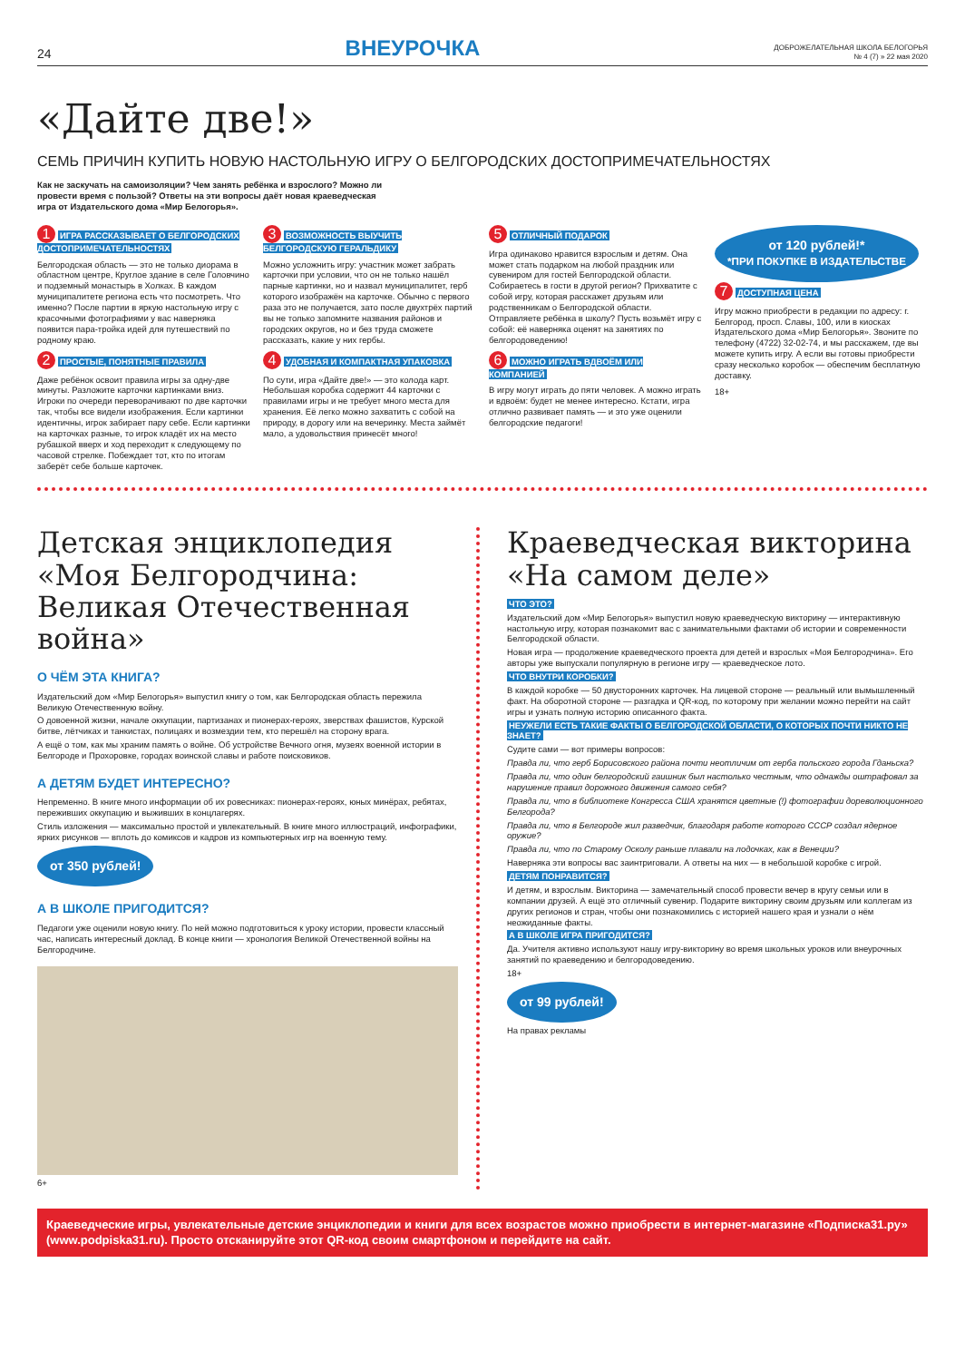24 ВНЕУРОЧКА
ДОБРОЖЕЛАТЕЛЬНАЯ ШКОЛА БЕЛОГОРЬЯ
№ 4 (7) » 22 мая 2020
«Дайте две!»
СЕМЬ ПРИЧИН КУПИТЬ НОВУЮ НАСТОЛЬНУЮ ИГРУ О БЕЛГОРОДСКИХ ДОСТОПРИМЕЧАТЕЛЬНОСТЯХ
Как не заскучать на самоизоляции? Чем занять ребёнка и взрослого? Можно ли провести время с пользой? Ответы на эти вопросы даёт новая краеведческая игра от Издательского дома «Мир Белогорья».
1 ИГРА РАССКАЗЫВАЕТ О БЕЛГОРОДСКИХ ДОСТОПРИМЕЧАТЕЛЬНОСТЯХ
Белгородская область — это не только диорама в областном центре, Круглое здание в селе Головчино и подземный монастырь в Холках. В каждом муниципалитете региона есть что посмотреть. Что именно? После партии в яркую настольную игру с красочными фотографиями у вас наверняка появится пара-тройка идей для путешествий по родному краю.
2 ПРОСТЫЕ, ПОНЯТНЫЕ ПРАВИЛА
Даже ребёнок освоит правила игры за одну-две минуты. Разложите карточки картинками вниз. Игроки по очереди переворачивают по две карточки так, чтобы все видели изображения. Если картинки идентичны, игрок забирает пару себе. Если картинки на карточках разные, то игрок кладёт их на место рубашкой вверх и ход переходит к следующему по часовой стрелке. Побеждает тот, кто по итогам заберёт себе больше карточек.
3 ВОЗМОЖНОСТЬ ВЫУЧИТЬ БЕЛГОРОДСКУЮ ГЕРАЛЬДИКУ
Можно усложнить игру: участник может забрать карточки при условии, что он не только нашёл парные картинки, но и назвал муниципалитет, герб которого изображён на карточке. Обычно с первого раза это не получается, зато после двухтрёх партий вы не только запомните названия районов и городских округов, но и без труда сможете рассказать, какие у них гербы.
4 УДОБНАЯ И КОМПАКТНАЯ УПАКОВКА
По сути, игра «Дайте две!» — это колода карт. Небольшая коробка содержит 44 карточки с правилами игры и не требует много места для хранения. Её легко можно захватить с собой на природу, в дорогу или на вечеринку. Места займёт мало, а удовольствия принесёт много!
5 ОТЛИЧНЫЙ ПОДАРОК
Игра одинаково нравится взрослым и детям. Она может стать подарком на любой праздник или сувениром для гостей Белгородской области. Собираетесь в гости в другой регион? Прихватите с собой игру, которая расскажет друзьям или родственникам о Белгородской области. Отправляете ребёнка в школу? Пусть возьмёт игру с собой: её наверняка оценят на занятиях по белгородоведению!
6 МОЖНО ИГРАТЬ ВДВОЁМ ИЛИ КОМПАНИЕЙ
В игру могут играть до пяти человек. А можно играть и вдвоём: будет не менее интересно. Кстати, игра отлично развивает память — и это уже оценили белгородские педагоги!
от 120 рублей!*
*ПРИ ПОКУПКЕ В ИЗДАТЕЛЬСТВЕ
7 ДОСТУПНАЯ ЦЕНА
Игру можно приобрести в редакции по адресу: г. Белгород, просп. Славы, 100, или в киосках Издательского дома «Мир Белогорья». Звоните по телефону (4722) 32-02-74, и мы расскажем, где вы можете купить игру. А если вы готовы приобрести сразу несколько коробок — обеспечим бесплатную доставку.
18+
Детская энциклопедия «Моя Белгородчина: Великая Отечественная война»
О ЧЁМ ЭТА КНИГА?
Издательский дом «Мир Белогорья» выпустил книгу о том, как Белгородская область пережила Великую Отечественную войну.
О довоенной жизни, начале оккупации, партизанах и пионерах-героях, зверствах фашистов, Курской битве, лётчиках и танкистах, полицаях и возмездии тем, кто перешёл на сторону врага.
А ещё о том, как мы храним память о войне. Об устройстве Вечного огня, музеях военной истории в Белгороде и Прохоровке, городах воинской славы и работе поисковиков.
А ДЕТЯМ БУДЕТ ИНТЕРЕСНО?
Непременно. В книге много информации об их ровесниках: пионерах-героях, юных минёрах, ребятах, переживших оккупацию и выживших в концлагерях.
Стиль изложения — максимально простой и увлекательный. В книге много иллюстраций, инфографики, ярких рисунков — вплоть до комиксов и кадров из компьютерных игр на военную тему.
от 350 рублей!
А В ШКОЛЕ ПРИГОДИТСЯ?
Педагоги уже оценили новую книгу. По ней можно подготовиться к уроку истории, провести классный час, написать интересный доклад. В конце книги — хронология Великой Отечественной войны на Белгородчине.
6+
Краеведческая викторина «На самом деле»
ЧТО ЭТО?
Издательский дом «Мир Белогорья» выпустил новую краеведческую викторину — интерактивную настольную игру, которая познакомит вас с занимательными фактами об истории и современности Белгородской области.
Новая игра — продолжение краеведческого проекта для детей и взрослых «Моя Белгородчина». Его авторы уже выпускали популярную в регионе игру — краеведческое лото.
ЧТО ВНУТРИ КОРОБКИ?
В каждой коробке — 50 двусторонних карточек. На лицевой стороне — реальный или вымышленный факт. На оборотной стороне — разгадка и QR-код, по которому при желании можно перейти на сайт игры и узнать полную историю описанного факта.
НЕУЖЕЛИ ЕСТЬ ТАКИЕ ФАКТЫ О БЕЛГОРОДСКОЙ ОБЛАСТИ, О КОТОРЫХ ПОЧТИ НИКТО НЕ ЗНАЕТ?
Судите сами — вот примеры вопросов:
Правда ли, что герб Борисовского района почти неотличим от герба польского города Гданьска?
Правда ли, что один белгородский гаишник был настолько честным, что однажды оштрафовал за нарушение правил дорожного движения самого себя?
Правда ли, что в библиотеке Конгресса США хранятся цветные (!) фотографии дореволюционного Белгорода?
Правда ли, что в Белгороде жил разведчик, благодаря работе которого СССР создал ядерное оружие?
Правда ли, что по Старому Осколу раньше плавали на лодочках, как в Венеции?
Наверняка эти вопросы вас заинтриговали. А ответы на них — в небольшой коробке с игрой.
ДЕТЯМ ПОНРАВИТСЯ?
И детям, и взрослым. Викторина — замечательный способ провести вечер в кругу семьи или в компании друзей. А ещё это отличный сувенир. Подарите викторину своим друзьям или коллегам из других регионов и стран, чтобы они познакомились с историей нашего края и узнали о нём неожиданные факты.
А В ШКОЛЕ ИГРА ПРИГОДИТСЯ?
Да. Учителя активно используют нашу игру-викторину во время школьных уроков или внеурочных занятий по краеведению и белгородоведению.
18+
от 99 рублей!
На правах рекламы
Краеведческие игры, увлекательные детские энциклопедии и книги для всех возрастов можно приобрести в интернет-магазине «Подписка31.ру» (www.podpiska31.ru). Просто отсканируйте этот QR-код своим смартфоном и перейдите на сайт.